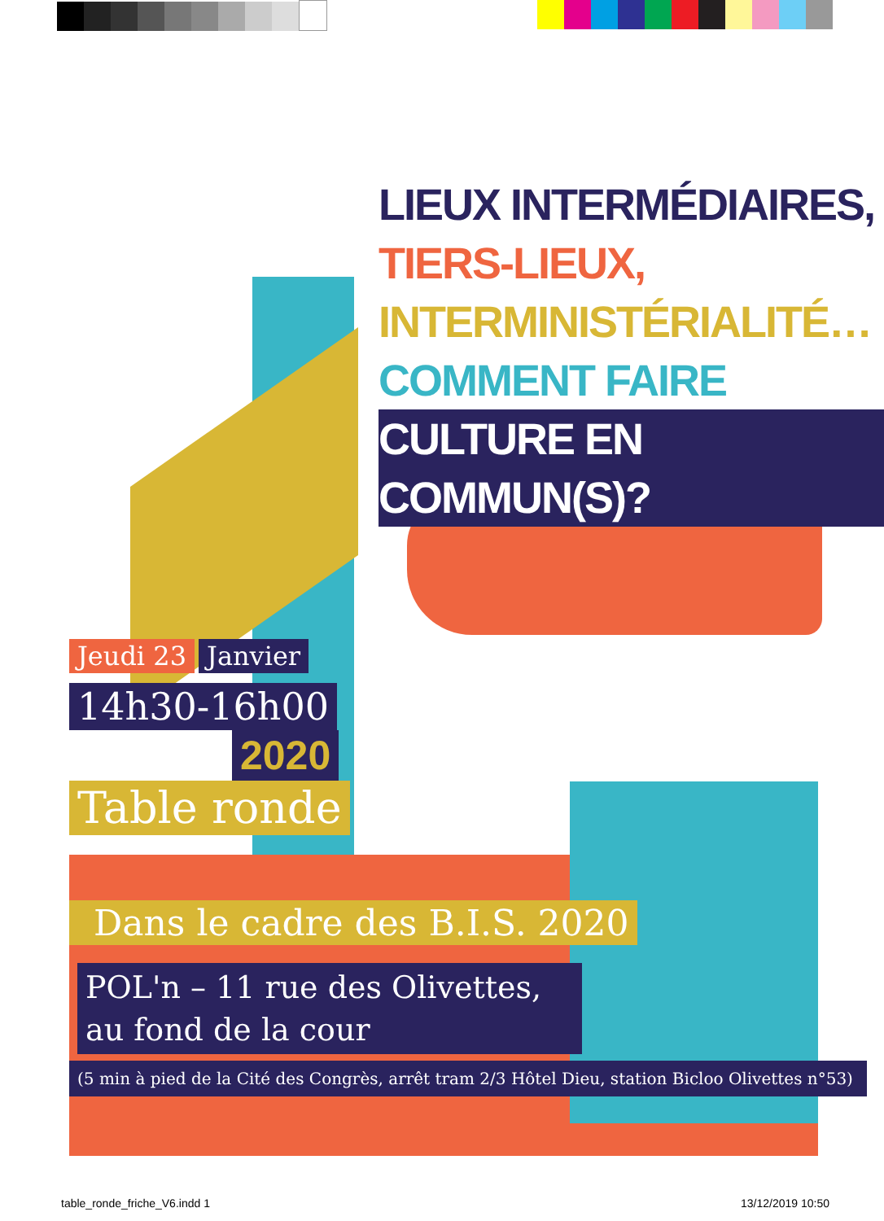LIEUX INTERMÉDIAIRES,
TIERS-LIEUX,
INTERMINISTÉRIALITÉ…
COMMENT FAIRE
CULTURE EN COMMUN(S)?
Jeudi 23 Janvier
14h30-16h00
2020
Table ronde
Dans le cadre des B.I.S. 2020
POL'n – 11 rue des Olivettes,
au fond de la cour
(5 min à pied de la Cité des Congrès, arrêt tram 2/3 Hôtel Dieu, station Bicloo Olivettes n°53)
table_ronde_friche_V6.indd 1 13/12/2019 10:50